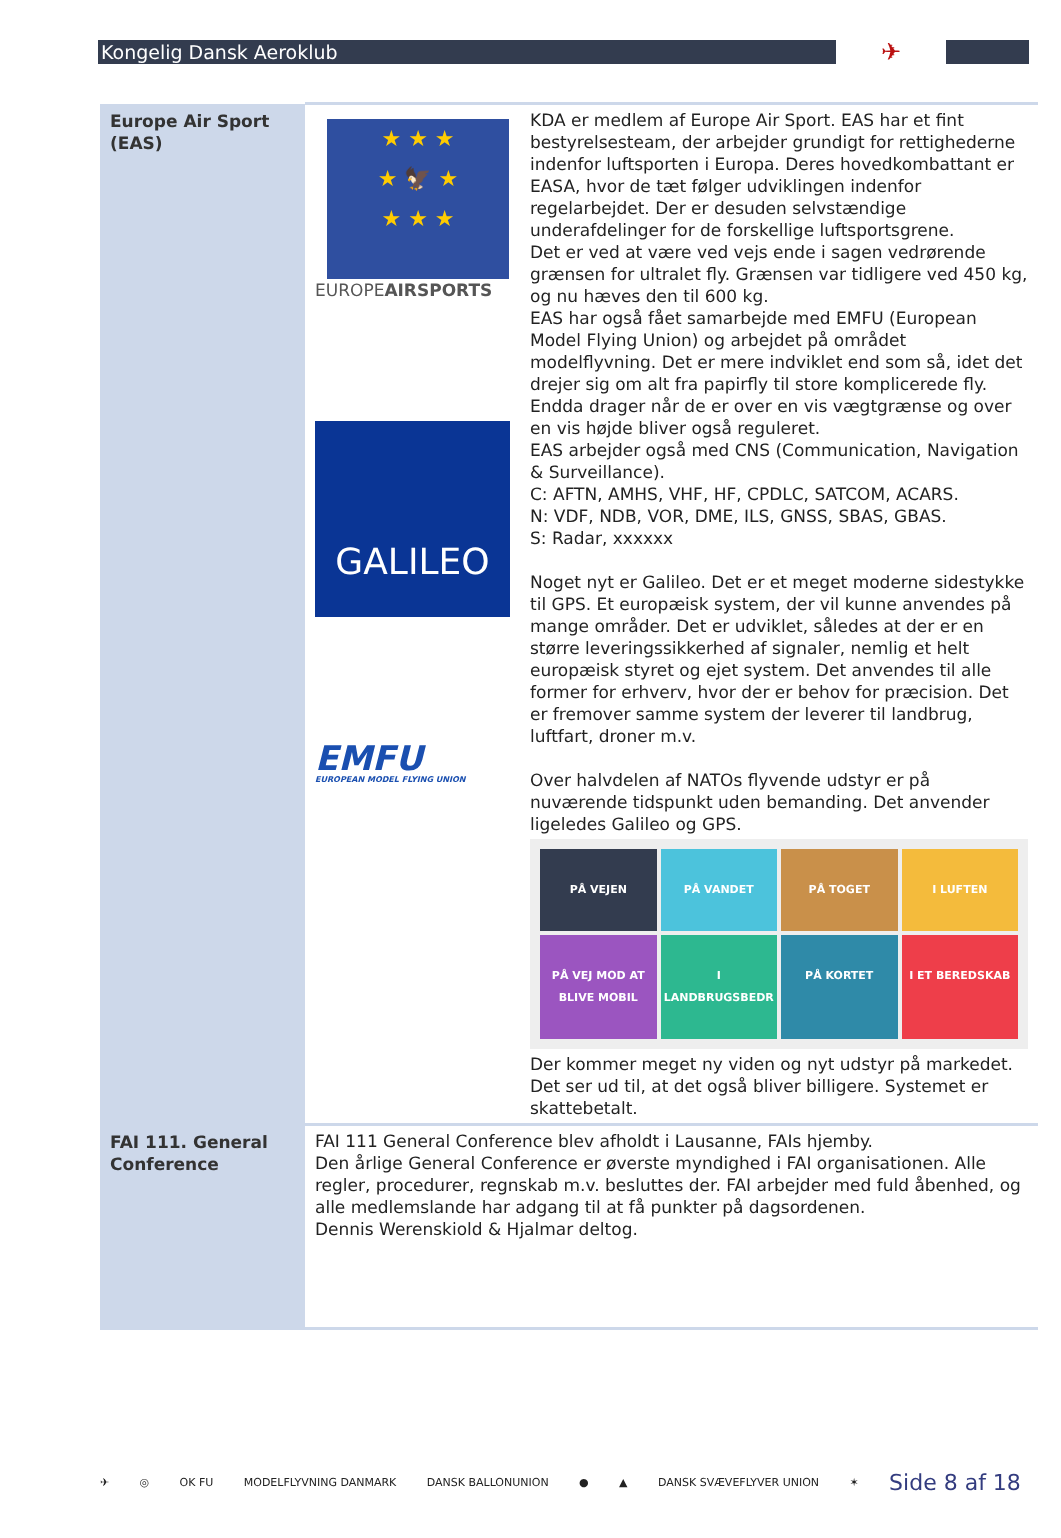Kongelig Dansk Aeroklub
✈
| Europe Air Sport (EAS) | ★ ★ ★ ★ 🦅 ★ ★ ★ ★ EUROPE AIRSPORTS GALILEO EMFU EUROPEAN MODEL FLYING UNION KDA er medlem af Europe Air Sport. EAS har et fint bestyrelsesteam, der arbejder grundigt for rettighederne indenfor luftsporten i Europa. Deres hovedkombattant er EASA, hvor de tæt følger udviklingen indenfor regelarbejdet. Der er desuden selvstændige underafdelinger for de forskellige luftsportsgrene. Det er ved at være ved vejs ende i sagen vedrørende grænsen for ultralet fly. Grænsen var tidligere ved 450 kg, og nu hæves den til 600 kg. EAS har også fået samarbejde med EMFU (European Model Flying Union) og arbejdet på området modelflyvning. Det er mere indviklet end som så, idet det drejer sig om alt fra papirfly til store komplicerede fly. Endda drager når de er over en vis vægtgrænse og over en vis højde bliver også reguleret. EAS arbejder også med CNS (Communication, Navigation & Surveillance). C: AFTN, AMHS, VHF, HF, CPDLC, SATCOM, ACARS. N: VDF, NDB, VOR, DME, ILS, GNSS, SBAS, GBAS. S: Radar, xxxxxx Noget nyt er Galileo. Det er et meget moderne sidestykke til GPS. Et europæisk system, der vil kunne anvendes på mange områder. Det er udviklet, således at der er en større leveringssikkerhed af signaler, nemlig et helt europæisk styret og ejet system. Det anvendes til alle former for erhverv, hvor der er behov for præcision. Det er fremover samme system der leverer til landbrug, luftfart, droner m.v. Over halvdelen af NATOs flyvende udstyr er på nuværende tidspunkt uden bemanding. Det anvender ligeledes Galileo og GPS. PÅ VEJEN PÅ VANDET PÅ TOGET I LUFTEN PÅ VEJ MOD AT BLIVE MOBIL I LANDBRUGSBEDR PÅ KORTET I ET BEREDSKAB Der kommer meget ny viden og nyt udstyr på markedet. Det ser ud til, at det også bliver billigere. Systemet er skattebetalt. |
| FAI 111. General Conference | FAI 111 General Conference blev afholdt i Lausanne, FAIs hjemby. Den årlige General Conference er øverste myndighed i FAI organisationen. Alle regler, procedurer, regnskab m.v. besluttes der. FAI arbejder med fuld åbenhed, og alle medlemslande har adgang til at få punkter på dagsordenen. Dennis Werenskiold & Hjalmar deltog. |
✈ ◎ OK FU MODELFLYVNING DANMARK DANSK BALLONUNION ● ▲ DANSK SVÆVEFLYVER UNION ✶ Side 8 af 18